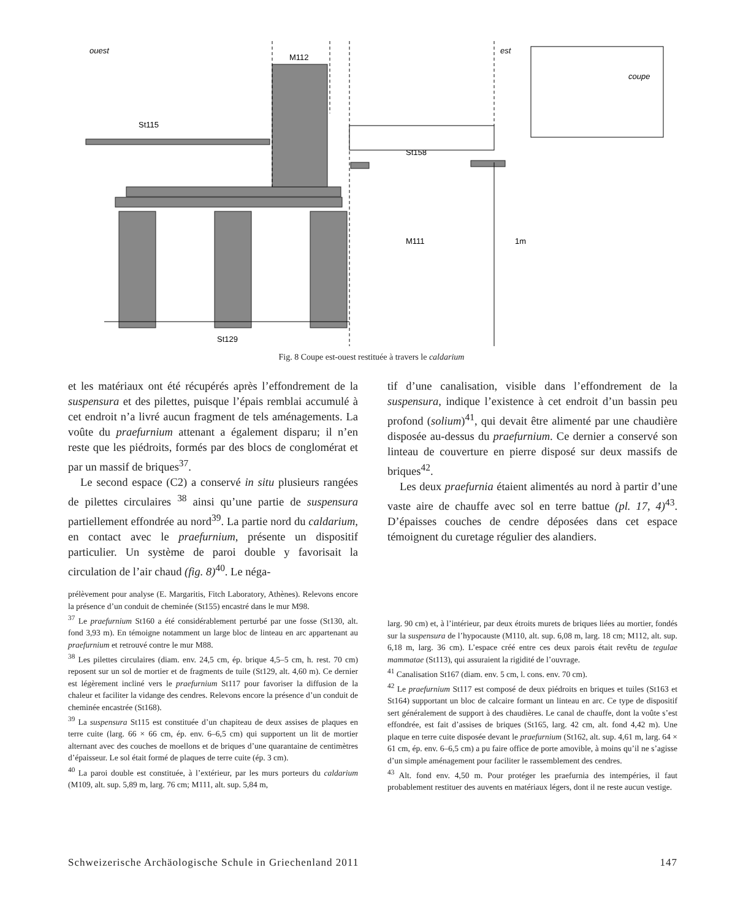ouest
est
M112
St115
St158
M111
1m
St129
coupe
Fig. 8 Coupe est-ouest restituée à travers le caldarium
et les matériaux ont été récupérés après l’effondrement de la suspensura et des pilettes, puisque l’épais remblai accumulé à cet endroit n’a livré aucun fragment de tels aménagements. La voûte du praefurnium attenant a également disparu; il n’en reste que les piédroits, formés par des blocs de conglomérat et par un massif de briques<sup>37</sup>.
Le second espace (C2) a conservé in situ plusieurs rangées de pilettes circulaires <sup>38</sup> ainsi qu’une partie de suspensura partiellement effondrée au nord<sup>39</sup>. La partie nord du caldarium, en contact avec le praefurnium, présente un dispositif particulier. Un système de paroi double y favorisait la circulation de l’air chaud (fig. 8)<sup>40</sup>. Le néga-
tif d’une canalisation, visible dans l’effondrement de la suspensura, indique l’existence à cet endroit d’un bassin peu profond (solium)<sup>41</sup>, qui devait être alimenté par une chaudière disposée au-dessus du praefurnium. Ce dernier a conservé son linteau de couverture en pierre disposé sur deux massifs de briques<sup>42</sup>.
Les deux praefurnia étaient alimentés au nord à partir d’une vaste aire de chauffe avec sol en terre battue (pl. 17, 4)<sup>43</sup>. D’épaisses couches de cendre déposées dans cet espace témoignent du curetage régulier des alandiers.
prélèvement pour analyse (E. Margaritis, Fitch Laboratory, Athènes). Relevons encore la présence d’un conduit de cheminée (St155) encastré dans le mur M98.
<sup>37</sup> Le praefurnium St160 a été considérablement perturbé par une fosse (St130, alt. fond 3,93 m). En témoigne notamment un large bloc de linteau en arc appartenant au praefurnium et retrouvé contre le mur M88.
<sup>38</sup> Les pilettes circulaires (diam. env. 24,5 cm, ép. brique 4,5–5 cm, h. rest. 70 cm) reposent sur un sol de mortier et de fragments de tuile (St129, alt. 4,60 m). Ce dernier est légèrement incliné vers le praefurnium St117 pour favoriser la diffusion de la chaleur et faciliter la vidange des cendres. Relevons encore la présence d’un conduit de cheminée encastrée (St168).
<sup>39</sup> La suspensura St115 est constituée d’un chapiteau de deux assises de plaques en terre cuite (larg. 66 × 66 cm, ép. env. 6–6,5 cm) qui supportent un lit de mortier alternant avec des couches de moellons et de briques d’une quarantaine de centimètres d’épaisseur. Le sol était formé de plaques de terre cuite (ép. 3 cm).
<sup>40</sup> La paroi double est constituée, à l’extérieur, par les murs porteurs du caldarium (M109, alt. sup. 5,89 m, larg. 76 cm; M111, alt. sup. 5,84 m,
larg. 90 cm) et, à l’intérieur, par deux étroits murets de briques liées au mortier, fondés sur la suspensura de l’hypocauste (M110, alt. sup. 6,08 m, larg. 18 cm; M112, alt. sup. 6,18 m, larg. 36 cm). L’espace créé entre ces deux parois était revêtu de tegulae mammatae (St113), qui assuraient la rigidité de l’ouvrage.
<sup>41</sup> Canalisation St167 (diam. env. 5 cm, l. cons. env. 70 cm).
<sup>42</sup> Le praefurnium St117 est composé de deux piédroits en briques et tuiles (St163 et St164) supportant un bloc de calcaire formant un linteau en arc. Ce type de dispositif sert généralement de support à des chaudières. Le canal de chauffe, dont la voûte s’est effondrée, est fait d’assises de briques (St165, larg. 42 cm, alt. fond 4,42 m). Une plaque en terre cuite disposée devant le praefurnium (St162, alt. sup. 4,61 m, larg. 64 × 61 cm, ép. env. 6–6,5 cm) a pu faire office de porte amovible, à moins qu’il ne s’agisse d’un simple aménagement pour faciliter le rassemblement des cendres.
<sup>43</sup> Alt. fond env. 4,50 m. Pour protéger les praefurnia des intempéries, il faut probablement restituer des auvents en matériaux légers, dont il ne reste aucun vestige.
Schweizerische Archäologische Schule in Griechenland 2011 147